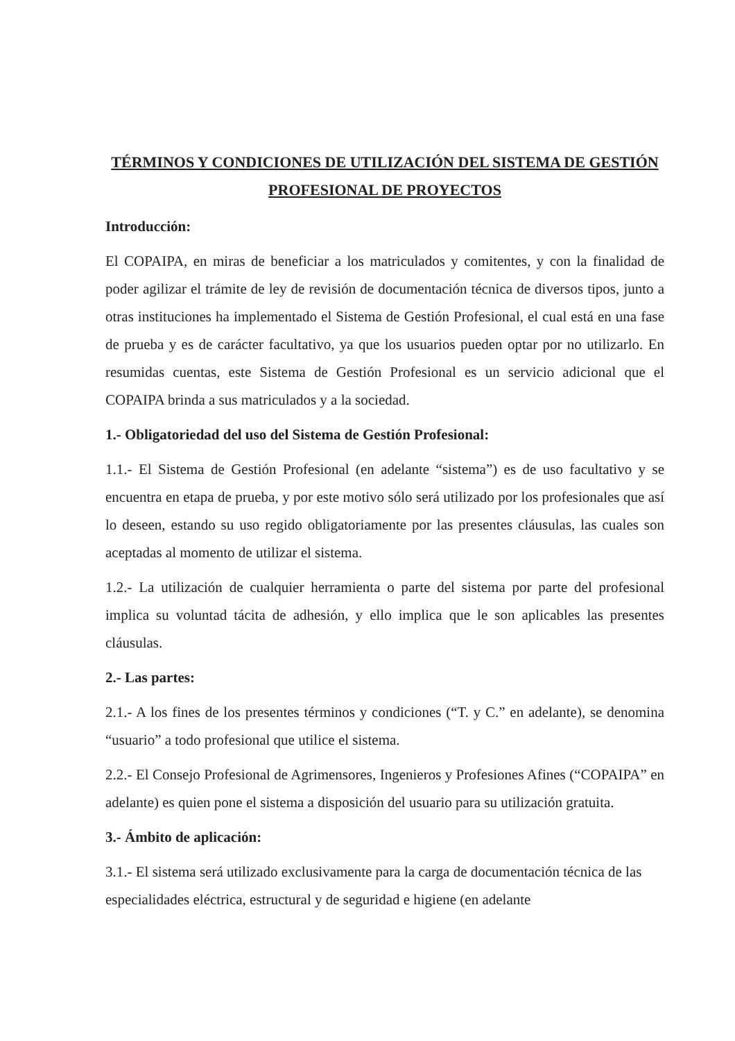TÉRMINOS Y CONDICIONES DE UTILIZACIÓN DEL SISTEMA DE GESTIÓN PROFESIONAL DE PROYECTOS
Introducción:
El COPAIPA, en miras de beneficiar a los matriculados y comitentes, y con la finalidad de poder agilizar el trámite de ley de revisión de documentación técnica de diversos tipos, junto a otras instituciones ha implementado el Sistema de Gestión Profesional, el cual está en una fase de prueba y es de carácter facultativo, ya que los usuarios pueden optar por no utilizarlo. En resumidas cuentas, este Sistema de Gestión Profesional es un servicio adicional que el COPAIPA brinda a sus matriculados y a la sociedad.
1.- Obligatoriedad del uso del Sistema de Gestión Profesional:
1.1.- El Sistema de Gestión Profesional (en adelante “sistema”) es de uso facultativo y se encuentra en etapa de prueba, y por este motivo sólo será utilizado por los profesionales que así lo deseen, estando su uso regido obligatoriamente por las presentes cláusulas, las cuales son aceptadas al momento de utilizar el sistema.
1.2.- La utilización de cualquier herramienta o parte del sistema por parte del profesional implica su voluntad tácita de adhesión, y ello implica que le son aplicables las presentes cláusulas.
2.- Las partes:
2.1.- A los fines de los presentes términos y condiciones (“T. y C.” en adelante), se denomina “usuario” a todo profesional que utilice el sistema.
2.2.- El Consejo Profesional de Agrimensores, Ingenieros y Profesiones Afines (“COPAIPA” en adelante) es quien pone el sistema a disposición del usuario para su utilización gratuita.
3.- Ámbito de aplicación:
3.1.- El sistema será utilizado exclusivamente para la carga de documentación técnica de las especialidades eléctrica, estructural y de seguridad e higiene (en adelante